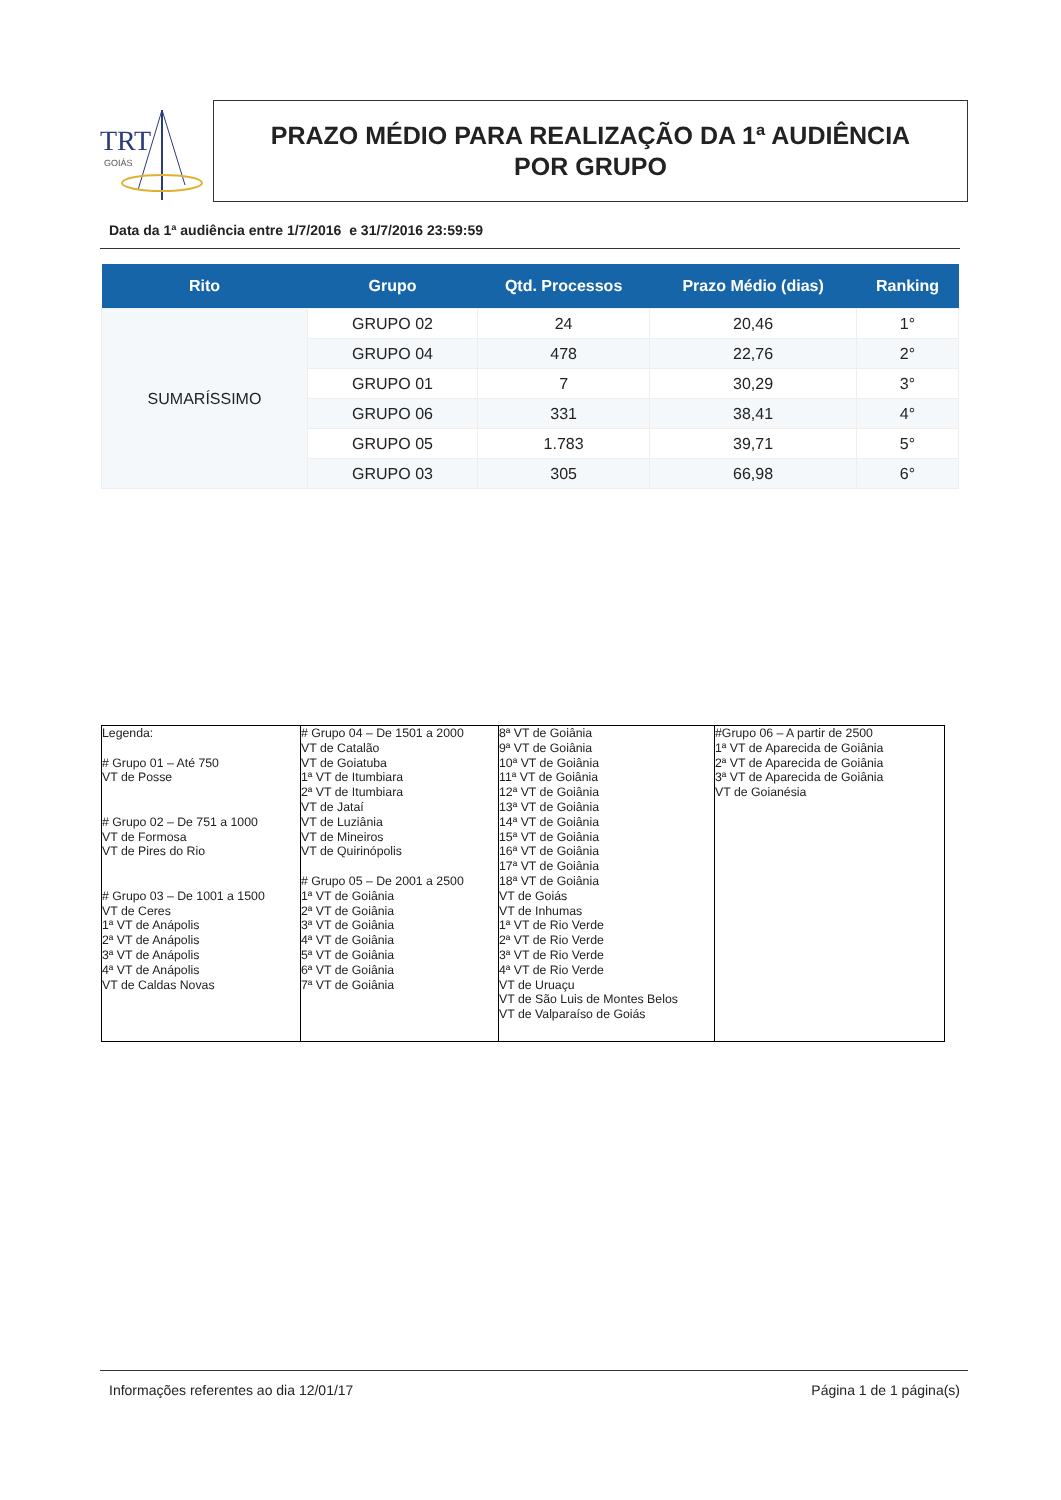TRT
GOIÁS
PRAZO MÉDIO PARA REALIZAÇÃO DA 1ª AUDIÊNCIA
POR GRUPO
Data da 1ª audiência entre 1/7/2016 e 31/7/2016 23:59:59
| Rito | Grupo | Qtd. Processos | Prazo Médio (dias) | Ranking |
| --- | --- | --- | --- | --- |
| SUMARÍSSIMO | GRUPO 02 | 24 | 20,46 | 1° |
| | GRUPO 04 | 478 | 22,76 | 2° |
| | GRUPO 01 | 7 | 30,29 | 3° |
| | GRUPO 06 | 331 | 38,41 | 4° |
| | GRUPO 05 | 1.783 | 39,71 | 5° |
| | GRUPO 03 | 305 | 66,98 | 6° |
| Legenda: # Grupo 01 – Até 750 VT de Posse # Grupo 02 – De 751 a 1000 VT de Formosa VT de Pires do Rio # Grupo 03 – De 1001 a 1500 VT de Ceres 1ª VT de Anápolis 2ª VT de Anápolis 3ª VT de Anápolis 4ª VT de Anápolis VT de Caldas Novas | # Grupo 04 – De 1501 a 2000 VT de Catalão VT de Goiatuba 1ª VT de Itumbiara 2ª VT de Itumbiara VT de Jataí VT de Luziânia VT de Mineiros VT de Quirinópolis # Grupo 05 – De 2001 a 2500 1ª VT de Goiânia 2ª VT de Goiânia 3ª VT de Goiânia 4ª VT de Goiânia 5ª VT de Goiânia 6ª VT de Goiânia 7ª VT de Goiânia | 8ª VT de Goiânia 9ª VT de Goiânia 10ª VT de Goiânia 11ª VT de Goiânia 12ª VT de Goiânia 13ª VT de Goiânia 14ª VT de Goiânia 15ª VT de Goiânia 16ª VT de Goiânia 17ª VT de Goiânia 18ª VT de Goiânia VT de Goiás VT de Inhumas 1ª VT de Rio Verde 2ª VT de Rio Verde 3ª VT de Rio Verde 4ª VT de Rio Verde VT de Uruaçu VT de São Luis de Montes Belos VT de Valparaíso de Goiás | #Grupo 06 – A partir de 2500 1ª VT de Aparecida de Goiânia 2ª VT de Aparecida de Goiânia 3ª VT de Aparecida de Goiânia VT de Goianésia |
Informações referentes ao dia 12/01/17 Página 1 de 1 página(s)